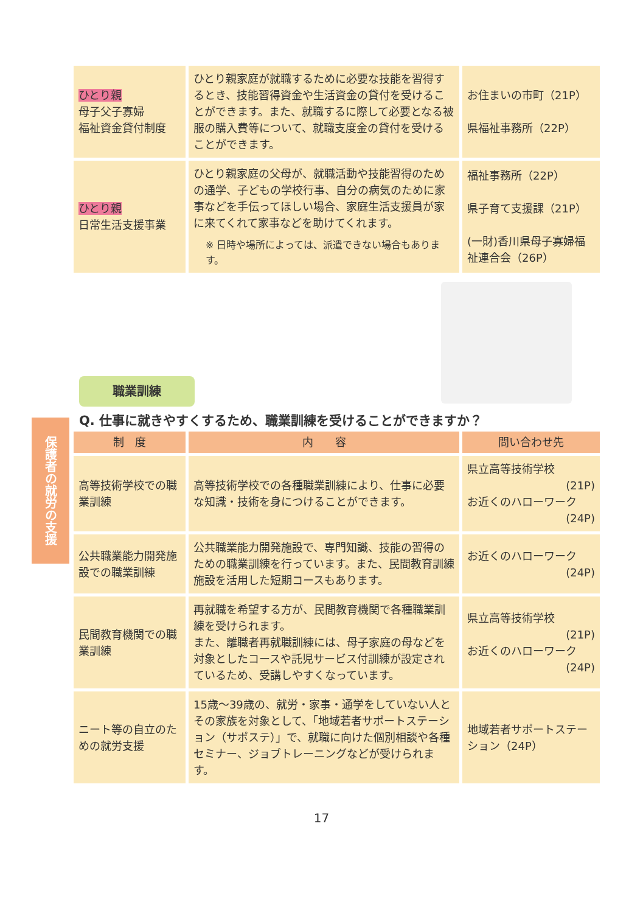| ひとり親 母子父子寡婦 福祉資金貸付制度 | ひとり親家庭が就職するために必要な技能を習得するとき、技能習得資金や生活資金の貸付を受けることができます。また、就職するに際して必要となる被服の購入費等について、就職支度金の貸付を受けることができます。 | お住まいの市町（21P） 県福祉事務所（22P） |
| ひとり親 日常生活支援事業 | ひとり親家庭の父母が、就職活動や技能習得のための通学、子どもの学校行事、自分の病気のために家事などを手伝ってほしい場合、家庭生活支援員が家に来てくれて家事などを助けてくれます。 ※ 日時や場所によっては、派遣できない場合もあります。 | 福祉事務所（22P） 県子育て支援課（21P） (一財)香川県母子寡婦福祉連合会（26P） |
保護者の就労の支援
職業訓練
Q. 仕事に就きやすくするため、職業訓練を受けることができますか？
| 制 度 | 内 容 | 問い合わせ先 |
| --- | --- | --- |
| 高等技術学校での職業訓練 | 高等技術学校での各種職業訓練により、仕事に必要な知識・技術を身につけることができます。 | 県立高等技術学校 (21P) お近くのハローワーク (24P) |
| 公共職業能力開発施設での職業訓練 | 公共職業能力開発施設で、専門知識、技能の習得のための職業訓練を行っています。また、民間教育訓練施設を活用した短期コースもあります。 | お近くのハローワーク (24P) |
| 民間教育機関での職業訓練 | 再就職を希望する方が、民間教育機関で各種職業訓練を受けられます。 また、離職者再就職訓練には、母子家庭の母などを対象としたコースや託児サービス付訓練が設定されているため、受講しやすくなっています。 | 県立高等技術学校 (21P) お近くのハローワーク (24P) |
| ニート等の自立のための就労支援 | 15歳～39歳の、就労・家事・通学をしていない人とその家族を対象として、「地域若者サポートステーション（サポステ）」で、就職に向けた個別相談や各種セミナー、ジョブトレーニングなどが受けられます。 | 地域若者サポートステーション（24P） |
17